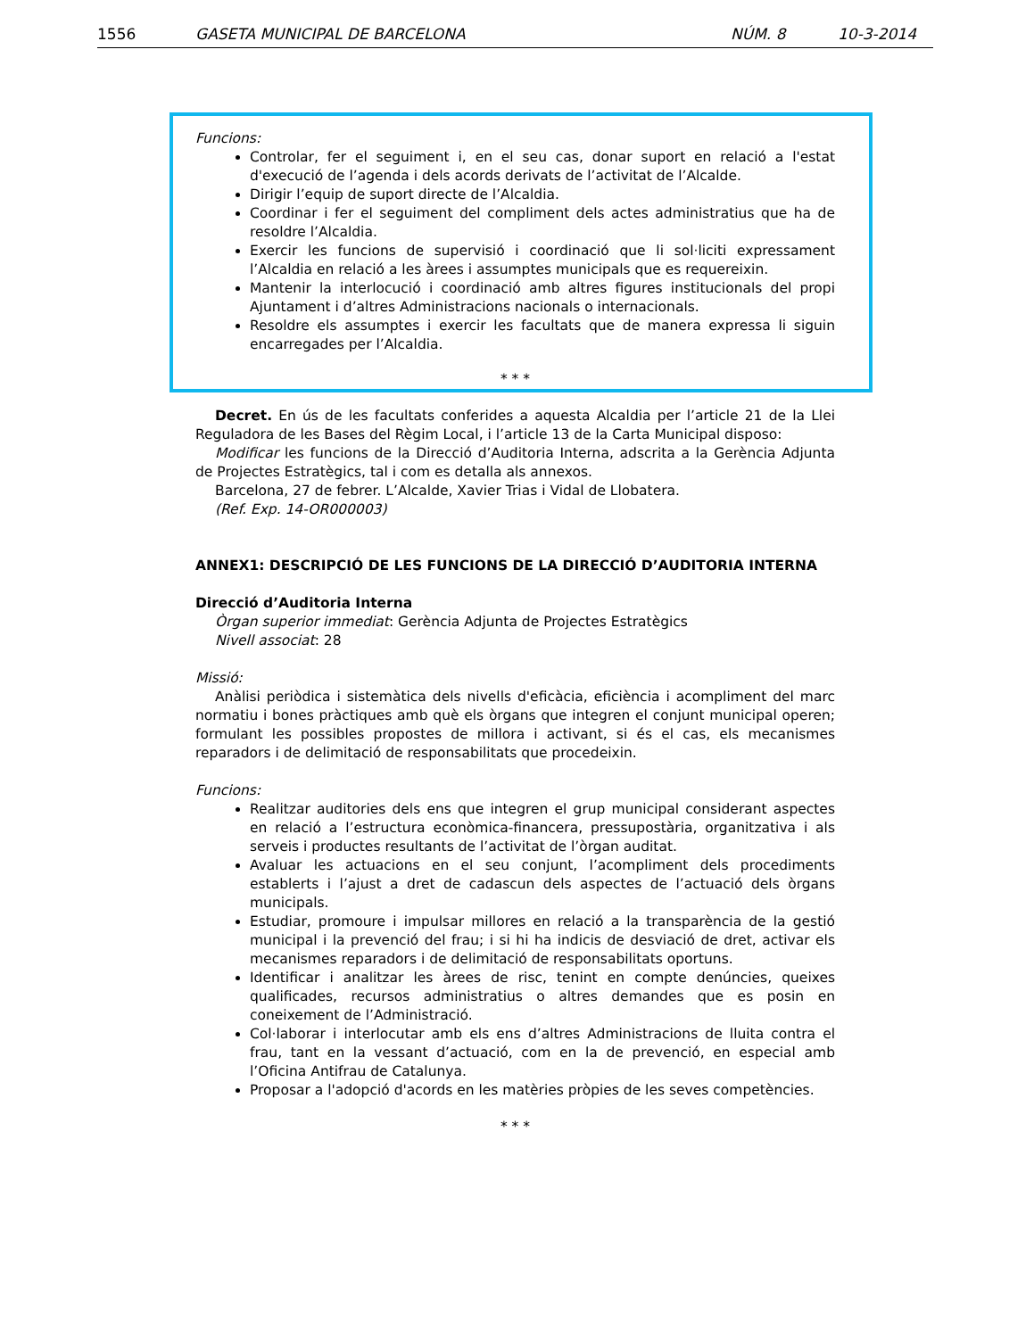1556 GASETA MUNICIPAL DE BARCELONA NÚM. 8 10-3-2014
Funcions:
Controlar, fer el seguiment i, en el seu cas, donar suport en relació a l'estat d'execució de l’agenda i dels acords derivats de l’activitat de l’Alcalde.
Dirigir l’equip de suport directe de l’Alcaldia.
Coordinar i fer el seguiment del compliment dels actes administratius que ha de resoldre l’Alcaldia.
Exercir les funcions de supervisió i coordinació que li sol·liciti expressament l’Alcaldia en relació a les àrees i assumptes municipals que es requereixin.
Mantenir la interlocució i coordinació amb altres figures institucionals del propi Ajuntament i d’altres Administracions nacionals o internacionals.
Resoldre els assumptes i exercir les facultats que de manera expressa li siguin encarregades per l’Alcaldia.
* * *
Decret. En ús de les facultats conferides a aquesta Alcaldia per l’article 21 de la Llei Reguladora de les Bases del Règim Local, i l’article 13 de la Carta Municipal disposo:
Modificar les funcions de la Direcció d’Auditoria Interna, adscrita a la Gerència Adjunta de Projectes Estratègics, tal i com es detalla als annexos.
Barcelona, 27 de febrer. L’Alcalde, Xavier Trias i Vidal de Llobatera.
(Ref. Exp. 14-OR000003)
ANNEX1: DESCRIPCIÓ DE LES FUNCIONS DE LA DIRECCIÓ D’AUDITORIA INTERNA
Direcció d’Auditoria Interna
Òrgan superior immediat: Gerència Adjunta de Projectes Estratègics
Nivell associat: 28
Missió:
Anàlisi periòdica i sistemàtica dels nivells d'eficàcia, eficiència i acompliment del marc normatiu i bones pràctiques amb què els òrgans que integren el conjunt municipal operen; formulant les possibles propostes de millora i activant, si és el cas, els mecanismes reparadors i de delimitació de responsabilitats que procedeixin.
Funcions:
Realitzar auditories dels ens que integren el grup municipal considerant aspectes en relació a l’estructura econòmica-financera, pressupostària, organitzativa i als serveis i productes resultants de l’activitat de l’òrgan auditat.
Avaluar les actuacions en el seu conjunt, l’acompliment dels procediments establerts i l’ajust a dret de cadascun dels aspectes de l’actuació dels òrgans municipals.
Estudiar, promoure i impulsar millores en relació a la transparència de la gestió municipal i la prevenció del frau; i si hi ha indicis de desviació de dret, activar els mecanismes reparadors i de delimitació de responsabilitats oportuns.
Identificar i analitzar les àrees de risc, tenint en compte denúncies, queixes qualificades, recursos administratius o altres demandes que es posin en coneixement de l’Administració.
Col·laborar i interlocutar amb els ens d’altres Administracions de lluita contra el frau, tant en la vessant d’actuació, com en la de prevenció, en especial amb l’Oficina Antifrau de Catalunya.
Proposar a l'adopció d'acords en les matèries pròpies de les seves competències.
* * *